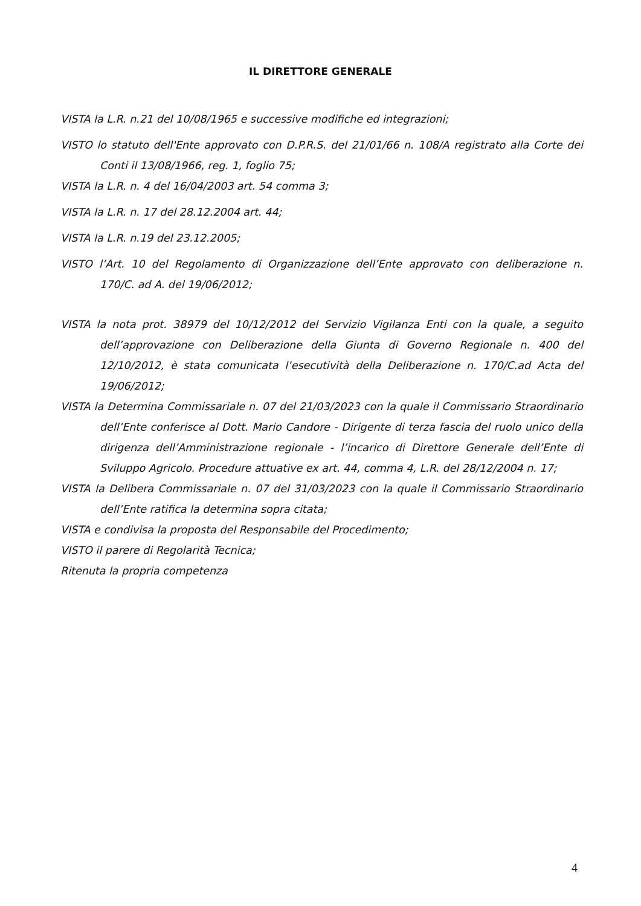IL DIRETTORE GENERALE
VISTA la L.R. n.21 del 10/08/1965 e successive modifiche ed integrazioni;
VISTO lo statuto dell'Ente approvato con D.P.R.S. del 21/01/66 n. 108/A registrato alla Corte dei Conti il 13/08/1966, reg. 1, foglio 75;
VISTA la L.R. n. 4 del 16/04/2003 art. 54 comma 3;
VISTA la L.R. n. 17 del 28.12.2004 art. 44;
VISTA la L.R. n.19 del 23.12.2005;
VISTO l’Art. 10 del Regolamento di Organizzazione dell’Ente approvato con deliberazione n. 170/C. ad A. del 19/06/2012;
VISTA la nota prot. 38979 del 10/12/2012 del Servizio Vigilanza Enti con la quale, a seguito dell’approvazione con Deliberazione della Giunta di Governo Regionale n. 400 del 12/10/2012, è stata comunicata l’esecutività della Deliberazione n. 170/C.ad Acta del 19/06/2012;
VISTA la Determina Commissariale n. 07 del 21/03/2023 con la quale il Commissario Straordinario dell’Ente conferisce al Dott. Mario Candore - Dirigente di terza fascia del ruolo unico della dirigenza dell’Amministrazione regionale - l’incarico di Direttore Generale dell’Ente di Sviluppo Agricolo. Procedure attuative ex art. 44, comma 4, L.R. del 28/12/2004 n. 17;
VISTA la Delibera Commissariale n. 07 del 31/03/2023 con la quale il Commissario Straordinario dell’Ente ratifica la determina sopra citata;
VISTA e condivisa la proposta del Responsabile del Procedimento;
VISTO il parere di Regolarità Tecnica;
Ritenuta la propria competenza
4